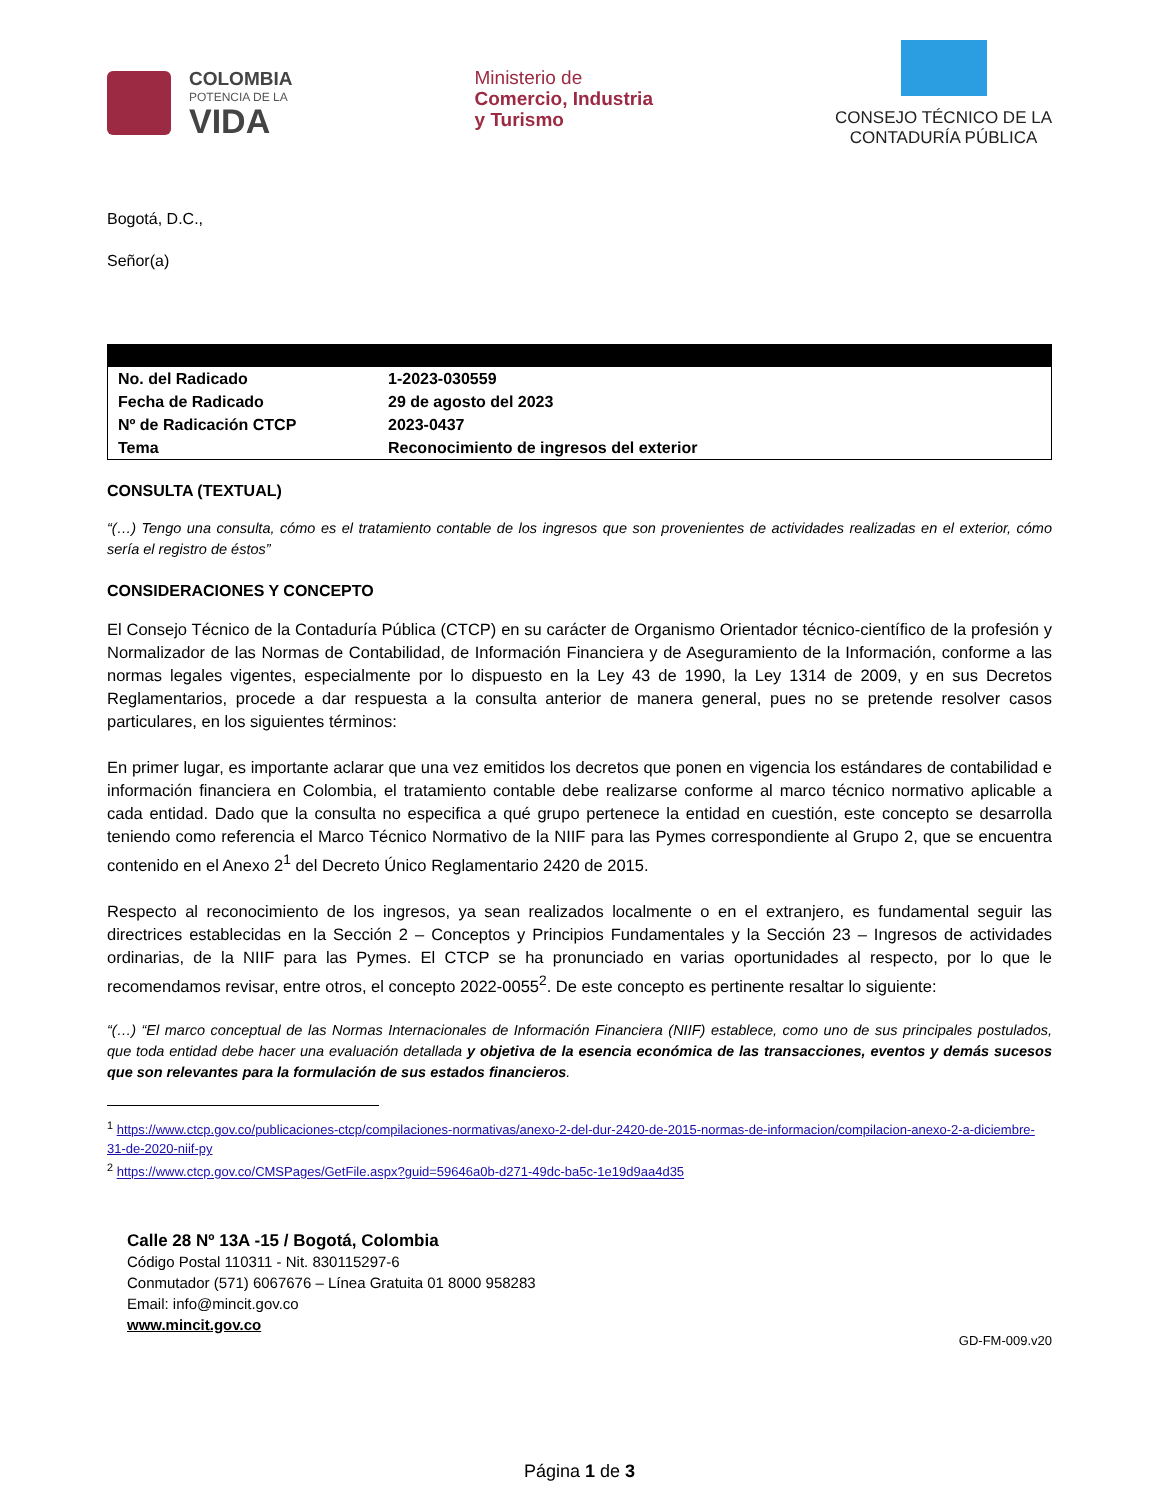COLOMBIA
POTENCIA DE LA
VIDA
Ministerio de
Comercio, Industria
y Turismo
CONSEJO TÉCNICO DE LA
CONTADURÍA PÚBLICA
Bogotá, D.C.,
Señor(a)
| No. del Radicado | 1-2023-030559 |
| Fecha de Radicado | 29 de agosto del 2023 |
| Nº de Radicación CTCP | 2023-0437 |
| Tema | Reconocimiento de ingresos del exterior |
CONSULTA (TEXTUAL)
“(…) Tengo una consulta, cómo es el tratamiento contable de los ingresos que son provenientes de actividades realizadas en el exterior, cómo sería el registro de éstos”
CONSIDERACIONES Y CONCEPTO
El Consejo Técnico de la Contaduría Pública (CTCP) en su carácter de Organismo Orientador técnico-científico de la profesión y Normalizador de las Normas de Contabilidad, de Información Financiera y de Aseguramiento de la Información, conforme a las normas legales vigentes, especialmente por lo dispuesto en la Ley 43 de 1990, la Ley 1314 de 2009, y en sus Decretos Reglamentarios, procede a dar respuesta a la consulta anterior de manera general, pues no se pretende resolver casos particulares, en los siguientes términos:
En primer lugar, es importante aclarar que una vez emitidos los decretos que ponen en vigencia los estándares de contabilidad e información financiera en Colombia, el tratamiento contable debe realizarse conforme al marco técnico normativo aplicable a cada entidad. Dado que la consulta no especifica a qué grupo pertenece la entidad en cuestión, este concepto se desarrolla teniendo como referencia el Marco Técnico Normativo de la NIIF para las Pymes correspondiente al Grupo 2, que se encuentra contenido en el Anexo 2<sup>1</sup> del Decreto Único Reglamentario 2420 de 2015.
Respecto al reconocimiento de los ingresos, ya sean realizados localmente o en el extranjero, es fundamental seguir las directrices establecidas en la Sección 2 – Conceptos y Principios Fundamentales y la Sección 23 – Ingresos de actividades ordinarias, de la NIIF para las Pymes. El CTCP se ha pronunciado en varias oportunidades al respecto, por lo que le recomendamos revisar, entre otros, el concepto 2022-0055<sup>2</sup>. De este concepto es pertinente resaltar lo siguiente:
“(…) “El marco conceptual de las Normas Internacionales de Información Financiera (NIIF) establece, como uno de sus principales postulados, que toda entidad debe hacer una evaluación detallada y objetiva de la esencia económica de las transacciones, eventos y demás sucesos que son relevantes para la formulación de sus estados financieros.
<sup>1</sup> https://www.ctcp.gov.co/publicaciones-ctcp/compilaciones-normativas/anexo-2-del-dur-2420-de-2015-normas-de-informacion/compilacion-anexo-2-a-diciembre-31-de-2020-niif-py
<sup>2</sup> https://www.ctcp.gov.co/CMSPages/GetFile.aspx?guid=59646a0b-d271-49dc-ba5c-1e19d9aa4d35
Calle 28 Nº 13A -15 / Bogotá, Colombia
Código Postal 110311 - Nit. 830115297-6
Conmutador (571) 6067676 – Línea Gratuita 01 8000 958283
Email: info@mincit.gov.co
www.mincit.gov.co
GD-FM-009.v20
Página 1 de 3